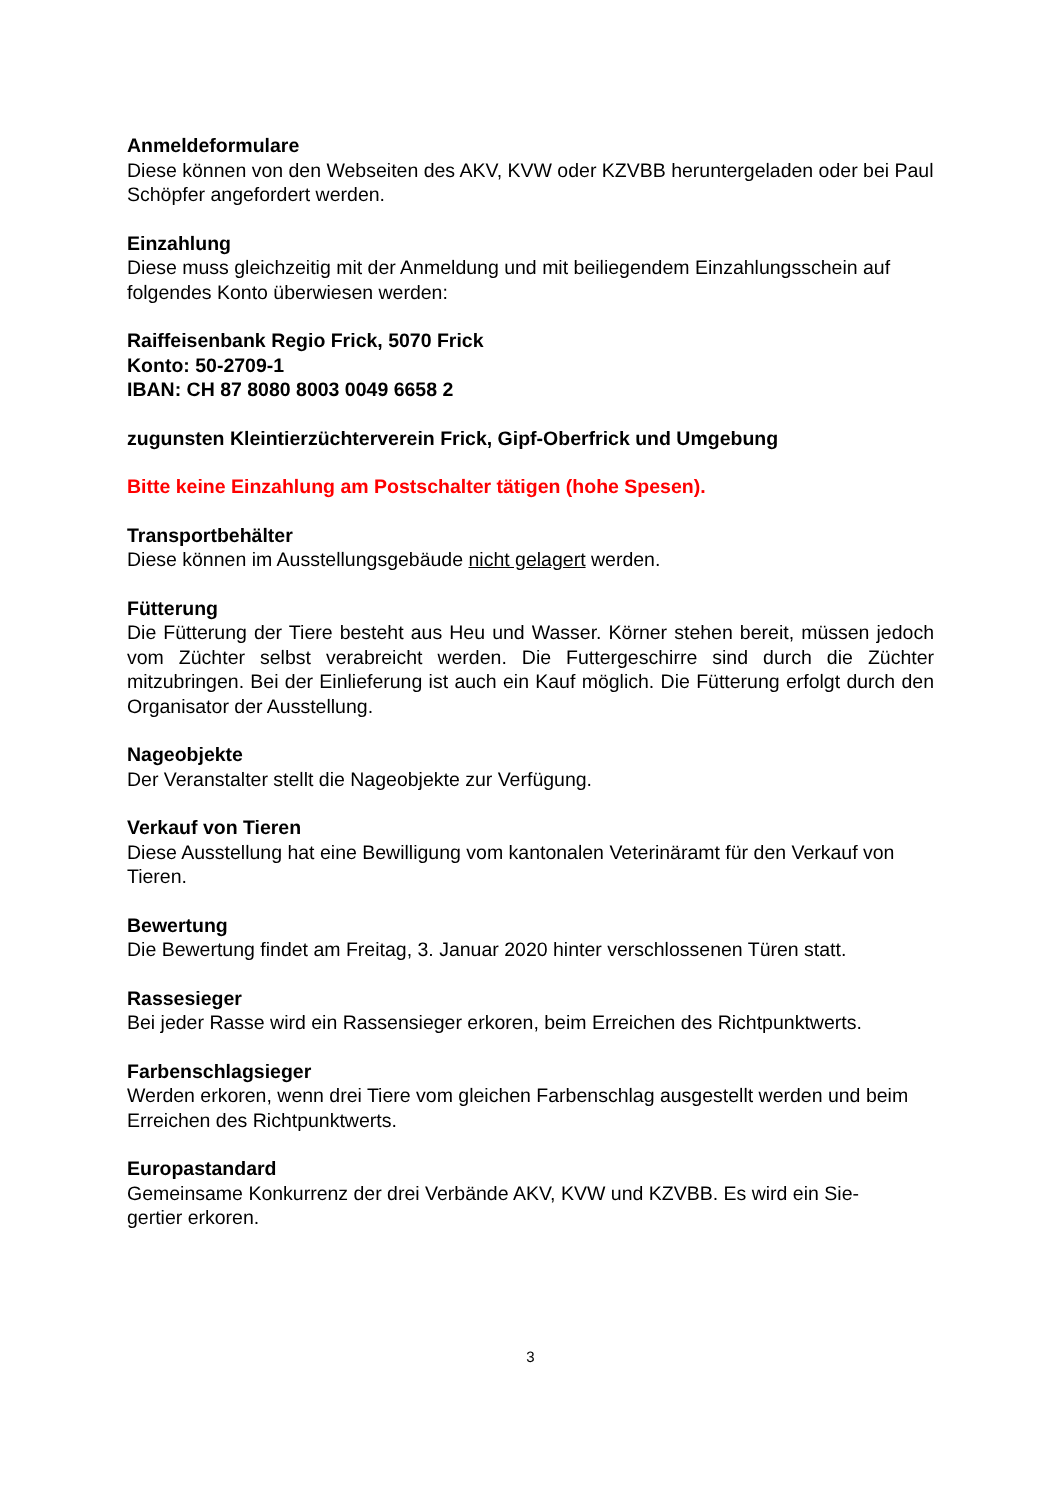Anmeldeformulare
Diese können von den Webseiten des AKV, KVW oder KZVBB heruntergeladen oder bei Paul Schöpfer angefordert werden.
Einzahlung
Diese muss gleichzeitig mit der Anmeldung und mit beiliegendem Einzahlungsschein auf folgendes Konto überwiesen werden:
Raiffeisenbank Regio Frick, 5070 Frick
Konto: 50-2709-1
IBAN: CH 87 8080 8003 0049 6658 2
zugunsten Kleintierzüchterverein Frick, Gipf-Oberfrick und Umgebung
Bitte keine Einzahlung am Postschalter tätigen (hohe Spesen).
Transportbehälter
Diese können im Ausstellungsgebäude nicht gelagert werden.
Fütterung
Die Fütterung der Tiere besteht aus Heu und Wasser. Körner stehen bereit, müssen jedoch vom Züchter selbst verabreicht werden. Die Futtergeschirre sind durch die Züchter mitzubringen. Bei der Einlieferung ist auch ein Kauf möglich. Die Fütterung erfolgt durch den Organisator der Ausstellung.
Nageobjekte
Der Veranstalter stellt die Nageobjekte zur Verfügung.
Verkauf von Tieren
Diese Ausstellung hat eine Bewilligung vom kantonalen Veterinäramt für den Verkauf von Tieren.
Bewertung
Die Bewertung findet am Freitag, 3. Januar 2020 hinter verschlossenen Türen statt.
Rassesieger
Bei jeder Rasse wird ein Rassensieger erkoren, beim Erreichen des Richtpunktwerts.
Farbenschlagsieger
Werden erkoren, wenn drei Tiere vom gleichen Farbenschlag ausgestellt werden und beim Erreichen des Richtpunktwerts.
Europastandard
Gemeinsame Konkurrenz der drei Verbände AKV, KVW und KZVBB. Es wird ein Sie-
gertier erkoren.
3